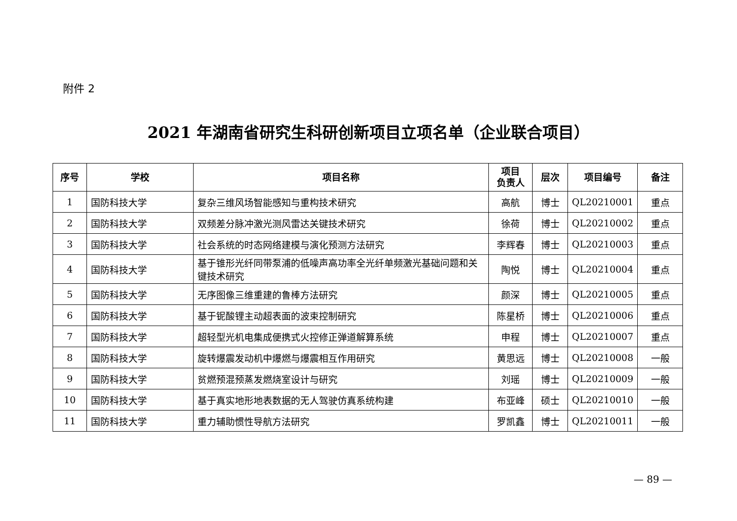附件 2
2021 年湖南省研究生科研创新项目立项名单（企业联合项目）
| 序号 | 学校 | 项目名称 | 项目 负责人 | 层次 | 项目编号 | 备注 |
| --- | --- | --- | --- | --- | --- | --- |
| 1 | 国防科技大学 | 复杂三维风场智能感知与重构技术研究 | 高航 | 博士 | QL20210001 | 重点 |
| 2 | 国防科技大学 | 双频差分脉冲激光测风雷达关键技术研究 | 徐荷 | 博士 | QL20210002 | 重点 |
| 3 | 国防科技大学 | 社会系统的时态网络建模与演化预测方法研究 | 李辉春 | 博士 | QL20210003 | 重点 |
| 4 | 国防科技大学 | 基于锥形光纤同带泵浦的低噪声高功率全光纤单频激光基础问题和关键技术研究 | 陶悦 | 博士 | QL20210004 | 重点 |
| 5 | 国防科技大学 | 无序图像三维重建的鲁棒方法研究 | 颜深 | 博士 | QL20210005 | 重点 |
| 6 | 国防科技大学 | 基于铌酸锂主动超表面的波束控制研究 | 陈星桥 | 博士 | QL20210006 | 重点 |
| 7 | 国防科技大学 | 超轻型光机电集成便携式火控修正弹道解算系统 | 申程 | 博士 | QL20210007 | 重点 |
| 8 | 国防科技大学 | 旋转爆震发动机中爆燃与爆震相互作用研究 | 黄思远 | 博士 | QL20210008 | 一般 |
| 9 | 国防科技大学 | 贫燃预混预蒸发燃烧室设计与研究 | 刘瑶 | 博士 | QL20210009 | 一般 |
| 10 | 国防科技大学 | 基于真实地形地表数据的无人驾驶仿真系统构建 | 布亚峰 | 硕士 | QL20210010 | 一般 |
| 11 | 国防科技大学 | 重力辅助惯性导航方法研究 | 罗凯鑫 | 博士 | QL20210011 | 一般 |
— 89 —